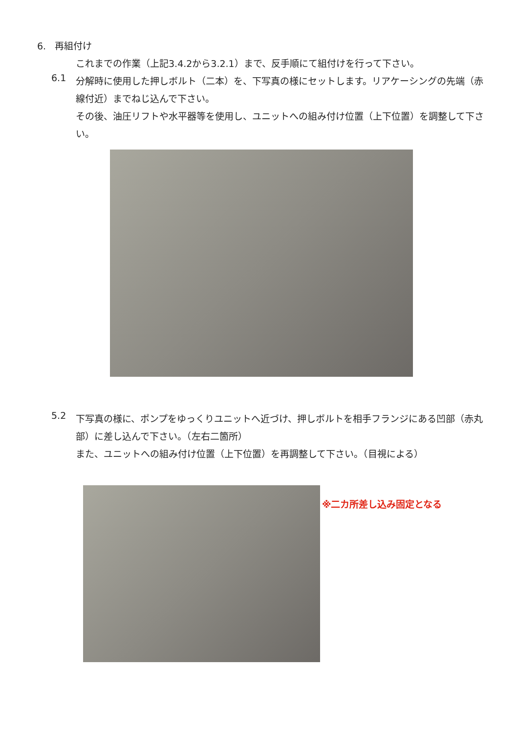6. 再組付け
これまでの作業（上記3.4.2から3.2.1）まで、反手順にて組付けを行って下さい。
6.1
分解時に使用した押しボルト（二本）を、下写真の様にセットします。リアケーシングの先端（赤線付近）までねじ込んで下さい。
その後、油圧リフトや水平器等を使用し、ユニットへの組み付け位置（上下位置）を調整して下さい。
5.2
下写真の様に、ポンプをゆっくりユニットへ近づけ、押しボルトを相手フランジにある凹部（赤丸部）に差し込んで下さい。（左右二箇所）
また、ユニットへの組み付け位置（上下位置）を再調整して下さい。（目視による）
※二カ所差し込み固定となる